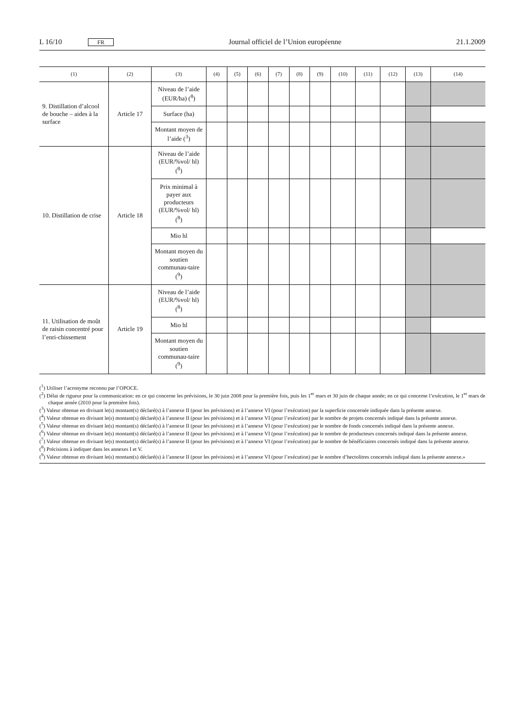L 16/10 FR Journal officiel de l’Union européenne 21.1.2009
| (1) | (2) | (3) | (4) | (5) | (6) | (7) | (8) | (9) | (10) | (11) | (12) | (13) | (14) |
| --- | --- | --- | --- | --- | --- | --- | --- | --- | --- | --- | --- | --- | --- |
| 9. Distillation d’alcool de bouche – aides à la surface | Article 17 | Niveau de l’aide (EUR/ha) (<sup>8</sup>) | | | | | | | | | | | |
| | | Surface (ha) | | | | | | | | | | | |
| | | Montant moyen de l’aide (<sup>3</sup>) | | | | | | | | | | | |
| 10. Distillation de crise | Article 18 | Niveau de l’aide (EUR/%vol/ hl) (<sup>8</sup>) | | | | | | | | | | | |
| | | Prix minimal à payer aux producteurs (EUR/%vol/ hl) (<sup>8</sup>) | | | | | | | | | | | |
| | | Mio hl | | | | | | | | | | | |
| | | Montant moyen du soutien communau-taire (<sup>9</sup>) | | | | | | | | | | | |
| 11. Utilisation de moût de raisin concentré pour l’enri-chissement | Article 19 | Niveau de l’aide (EUR/%vol/ hl) (<sup>8</sup>) | | | | | | | | | | | |
| | | Mio hl | | | | | | | | | | | |
| | | Montant moyen du soutien communau-taire (<sup>9</sup>) | | | | | | | | | | | |
(<sup>1</sup>) Utiliser l’acronyme reconnu par l’OPOCE.
(<sup>2</sup>) Délai de rigueur pour la communication: en ce qui concerne les prévisions, le 30 juin 2008 pour la première fois, puis les 1<sup>er</sup> mars et 30 juin de chaque année; en ce qui concerne l’exécution, le 1<sup>er</sup> mars de chaque année (2010 pour la première fois).
(<sup>3</sup>) Valeur obtenue en divisant le(s) montant(s) déclaré(s) à l’annexe II (pour les prévisions) et à l’annexe VI (pour l’exécution) par la superficie concernée indiquée dans la présente annexe.
(<sup>4</sup>) Valeur obtenue en divisant le(s) montant(s) déclaré(s) à l’annexe II (pour les prévisions) et à l’annexe VI (pour l’exécution) par le nombre de projets concernés indiqué dans la présente annexe.
(<sup>5</sup>) Valeur obtenue en divisant le(s) montant(s) déclaré(s) à l’annexe II (pour les prévisions) et à l’annexe VI (pour l’exécution) par le nombre de fonds concernés indiqué dans la présente annexe.
(<sup>6</sup>) Valeur obtenue en divisant le(s) montant(s) déclaré(s) à l’annexe II (pour les prévisions) et à l’annexe VI (pour l’exécution) par le nombre de producteurs concernés indiqué dans la présente annexe.
(<sup>7</sup>) Valeur obtenue en divisant le(s) montant(s) déclaré(s) à l’annexe II (pour les prévisions) et à l’annexe VI (pour l’exécution) par le nombre de bénéficiaires concernés indiqué dans la présente annexe.
(<sup>8</sup>) Précisions à indiquer dans les annexes I et V.
(<sup>9</sup>) Valeur obtenue en divisant le(s) montant(s) déclaré(s) à l’annexe II (pour les prévisions) et à l’annexe VI (pour l’exécution) par le nombre d’hectolitres concernés indiqué dans la présente annexe.»